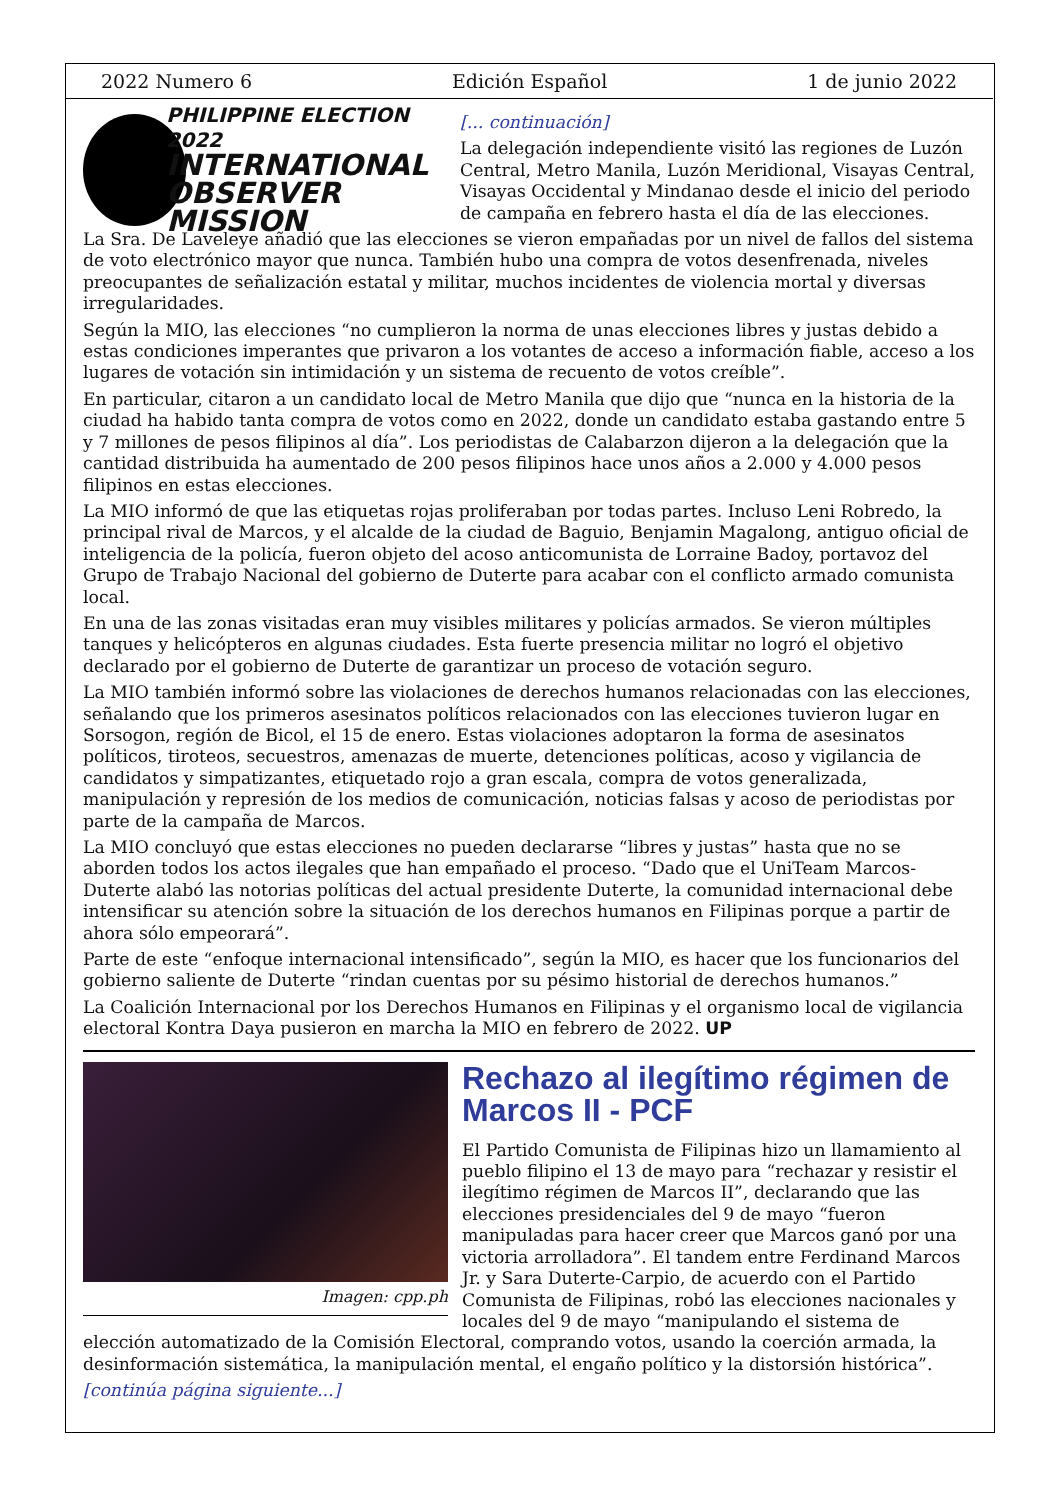2022 Numero 6 Edición Español 1 de junio 2022
PHILIPPINE ELECTION 2022
INTERNATIONAL
OBSERVER
MISSION
[... continuación]
La delegación independiente visitó las regiones de Luzón Central, Metro Manila, Luzón Meridional, Visayas Central, Visayas Occidental y Mindanao desde el inicio del periodo de campaña en febrero hasta el día de las elecciones.
La Sra. De Laveleye añadió que las elecciones se vieron empañadas por un nivel de fallos del sistema de voto electrónico mayor que nunca. También hubo una compra de votos desenfrenada, niveles preocupantes de señalización estatal y militar, muchos incidentes de violencia mortal y diversas irregularidades.
Según la MIO, las elecciones “no cumplieron la norma de unas elecciones libres y justas debido a estas condiciones imperantes que privaron a los votantes de acceso a información fiable, acceso a los lugares de votación sin intimidación y un sistema de recuento de votos creíble”.
En particular, citaron a un candidato local de Metro Manila que dijo que “nunca en la historia de la ciudad ha habido tanta compra de votos como en 2022, donde un candidato estaba gastando entre 5 y 7 millones de pesos filipinos al día”. Los periodistas de Calabarzon dijeron a la delegación que la cantidad distribuida ha aumentado de 200 pesos filipinos hace unos años a 2.000 y 4.000 pesos filipinos en estas elecciones.
La MIO informó de que las etiquetas rojas proliferaban por todas partes. Incluso Leni Robredo, la principal rival de Marcos, y el alcalde de la ciudad de Baguio, Benjamin Magalong, antiguo oficial de inteligencia de la policía, fueron objeto del acoso anticomunista de Lorraine Badoy, portavoz del Grupo de Trabajo Nacional del gobierno de Duterte para acabar con el conflicto armado comunista local.
En una de las zonas visitadas eran muy visibles militares y policías armados. Se vieron múltiples tanques y helicópteros en algunas ciudades. Esta fuerte presencia militar no logró el objetivo declarado por el gobierno de Duterte de garantizar un proceso de votación seguro.
La MIO también informó sobre las violaciones de derechos humanos relacionadas con las elecciones, señalando que los primeros asesinatos políticos relacionados con las elecciones tuvieron lugar en Sorsogon, región de Bicol, el 15 de enero. Estas violaciones adoptaron la forma de asesinatos políticos, tiroteos, secuestros, amenazas de muerte, detenciones políticas, acoso y vigilancia de candidatos y simpatizantes, etiquetado rojo a gran escala, compra de votos generalizada, manipulación y represión de los medios de comunicación, noticias falsas y acoso de periodistas por parte de la campaña de Marcos.
La MIO concluyó que estas elecciones no pueden declararse “libres y justas” hasta que no se aborden todos los actos ilegales que han empañado el proceso. “Dado que el UniTeam Marcos-Duterte alabó las notorias políticas del actual presidente Duterte, la comunidad internacional debe intensificar su atención sobre la situación de los derechos humanos en Filipinas porque a partir de ahora sólo empeorará”.
Parte de este “enfoque internacional intensificado”, según la MIO, es hacer que los funcionarios del gobierno saliente de Duterte “rindan cuentas por su pésimo historial de derechos humanos.”
La Coalición Internacional por los Derechos Humanos en Filipinas y el organismo local de vigilancia electoral Kontra Daya pusieron en marcha la MIO en febrero de 2022. UP
Imagen: cpp.ph
Rechazo al ilegítimo régimen de Marcos II - PCF
El Partido Comunista de Filipinas hizo un llamamiento al pueblo filipino el 13 de mayo para “rechazar y resistir el ilegítimo régimen de Marcos II”, declarando que las elecciones presidenciales del 9 de mayo “fueron manipuladas para hacer creer que Marcos ganó por una victoria arrolladora”. El tandem entre Ferdinand Marcos Jr. y Sara Duterte-Carpio, de acuerdo con el Partido Comunista de Filipinas, robó las elecciones nacionales y locales del 9 de mayo “manipulando el sistema de elección automatizado de la Comisión Electoral, comprando votos, usando la coerción armada, la desinformación sistemática, la manipulación mental, el engaño político y la distorsión histórica”.
[continúa página siguiente...]